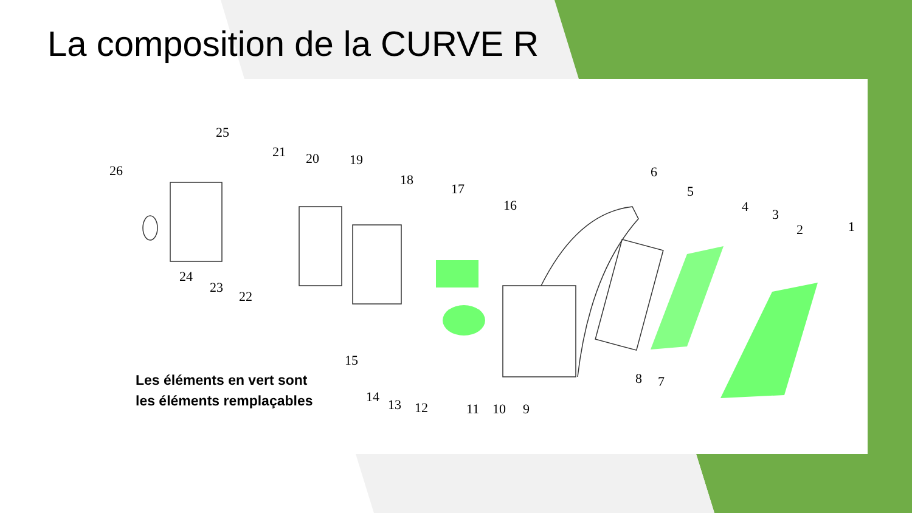La composition de la CURVE R
1
2
3
4
5
6
7
8
9
10
11
12
13
14
15
16
17
18
19
20
21
22
23
24
25
26
Les éléments en vert sont les éléments remplaçables